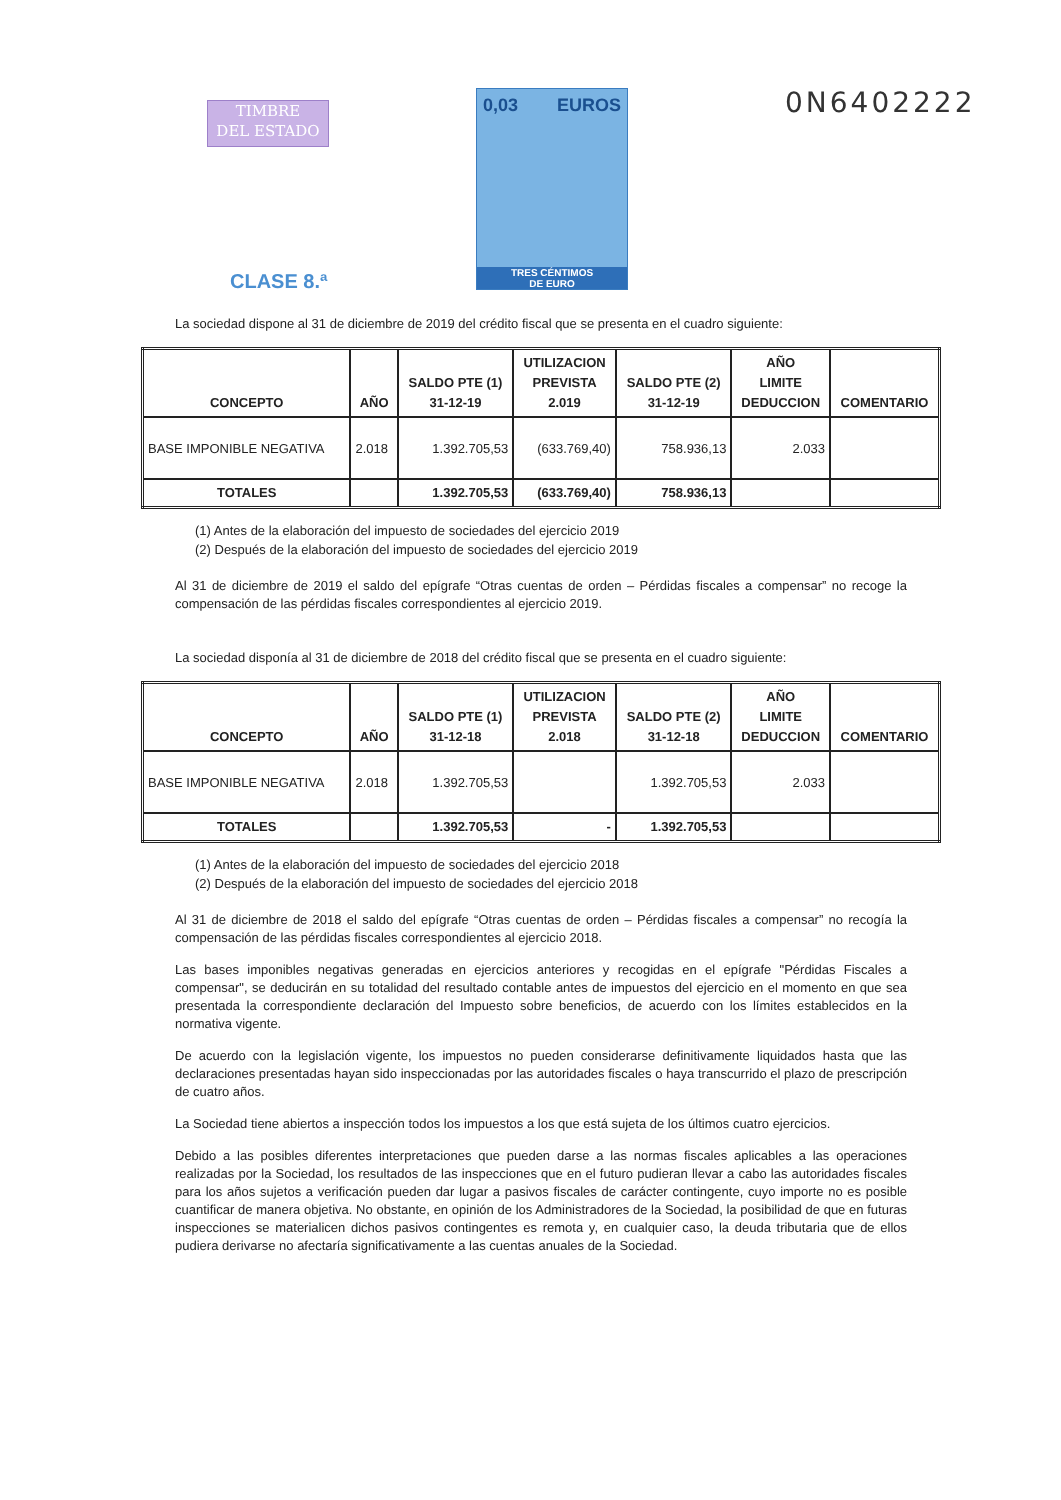TIMBRE
DEL ESTADO
0,03 EUROS
TRES CÉNTIMOS
DE EURO
0N6402222
CLASE 8.ª
La sociedad dispone al 31 de diciembre de 2019 del crédito fiscal que se presenta en el cuadro siguiente:
| CONCEPTO | AÑO | SALDO PTE (1) 31-12-19 | UTILIZACION PREVISTA 2.019 | SALDO PTE (2) 31-12-19 | AÑO LIMITE DEDUCCION | COMENTARIO |
| --- | --- | --- | --- | --- | --- | --- |
| BASE IMPONIBLE NEGATIVA | 2.018 | 1.392.705,53 | (633.769,40) | 758.936,13 | 2.033 | |
| TOTALES | | 1.392.705,53 | (633.769,40) | 758.936,13 | | |
(1) Antes de la elaboración del impuesto de sociedades del ejercicio 2019
(2) Después de la elaboración del impuesto de sociedades del ejercicio 2019
Al 31 de diciembre de 2019 el saldo del epígrafe “Otras cuentas de orden – Pérdidas fiscales a compensar” no recoge la compensación de las pérdidas fiscales correspondientes al ejercicio 2019.
La sociedad disponía al 31 de diciembre de 2018 del crédito fiscal que se presenta en el cuadro siguiente:
| CONCEPTO | AÑO | SALDO PTE (1) 31-12-18 | UTILIZACION PREVISTA 2.018 | SALDO PTE (2) 31-12-18 | AÑO LIMITE DEDUCCION | COMENTARIO |
| --- | --- | --- | --- | --- | --- | --- |
| BASE IMPONIBLE NEGATIVA | 2.018 | 1.392.705,53 | | 1.392.705,53 | 2.033 | |
| TOTALES | | 1.392.705,53 | - | 1.392.705,53 | | |
(1) Antes de la elaboración del impuesto de sociedades del ejercicio 2018
(2) Después de la elaboración del impuesto de sociedades del ejercicio 2018
Al 31 de diciembre de 2018 el saldo del epígrafe “Otras cuentas de orden – Pérdidas fiscales a compensar” no recogía la compensación de las pérdidas fiscales correspondientes al ejercicio 2018.
Las bases imponibles negativas generadas en ejercicios anteriores y recogidas en el epígrafe "Pérdidas Fiscales a compensar", se deducirán en su totalidad del resultado contable antes de impuestos del ejercicio en el momento en que sea presentada la correspondiente declaración del Impuesto sobre beneficios, de acuerdo con los límites establecidos en la normativa vigente.
De acuerdo con la legislación vigente, los impuestos no pueden considerarse definitivamente liquidados hasta que las declaraciones presentadas hayan sido inspeccionadas por las autoridades fiscales o haya transcurrido el plazo de prescripción de cuatro años.
La Sociedad tiene abiertos a inspección todos los impuestos a los que está sujeta de los últimos cuatro ejercicios.
Debido a las posibles diferentes interpretaciones que pueden darse a las normas fiscales aplicables a las operaciones realizadas por la Sociedad, los resultados de las inspecciones que en el futuro pudieran llevar a cabo las autoridades fiscales para los años sujetos a verificación pueden dar lugar a pasivos fiscales de carácter contingente, cuyo importe no es posible cuantificar de manera objetiva. No obstante, en opinión de los Administradores de la Sociedad, la posibilidad de que en futuras inspecciones se materialicen dichos pasivos contingentes es remota y, en cualquier caso, la deuda tributaria que de ellos pudiera derivarse no afectaría significativamente a las cuentas anuales de la Sociedad.